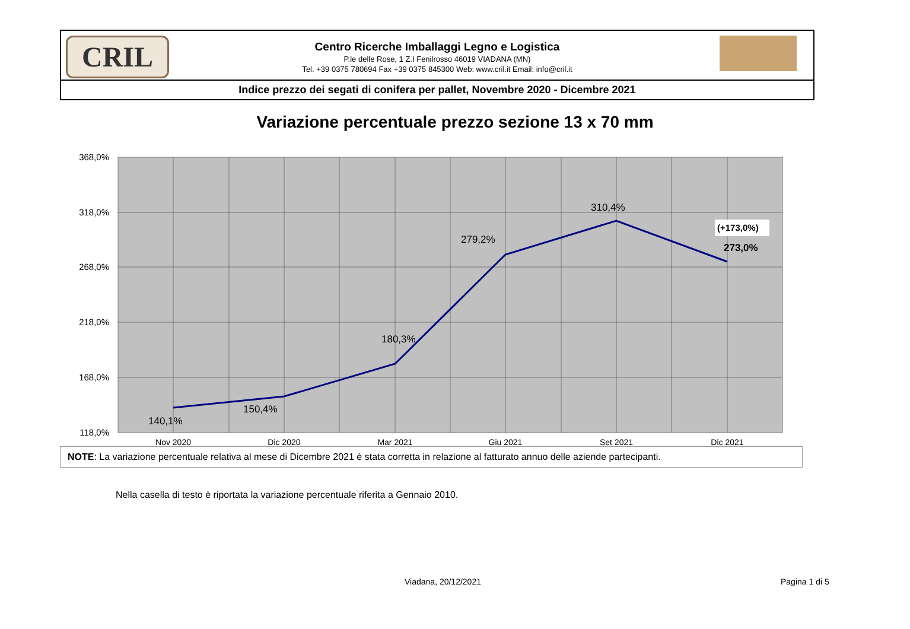CRIL
Centro Ricerche Imballaggi Legno e Logistica
P.le delle Rose, 1 Z.I Fenilrosso 46019 VIADANA (MN)
Tel. +39 0375 780694 Fax +39 0375 845300 Web: www.cril.it Email: info@cril.it
Indice prezzo dei segati di conifera per pallet, Novembre 2020 - Dicembre 2021
Variazione percentuale prezzo sezione 13 x 70 mm
368,0%
318,0%
268,0%
218,0%
168,0%
118,0%
Nov 2020
Dic 2020
Mar 2021
Giu 2021
Set 2021
Dic 2021
140,1%
150,4%
180,3%
279,2%
310,4%
273,0%
(+173,0%)
NOTE: La variazione percentuale relativa al mese di Dicembre 2021 è stata corretta in relazione al fatturato annuo delle aziende partecipanti.
Nella casella di testo è riportata la variazione percentuale riferita a Gennaio 2010.
Viadana, 20/12/2021 Pagina 1 di 5